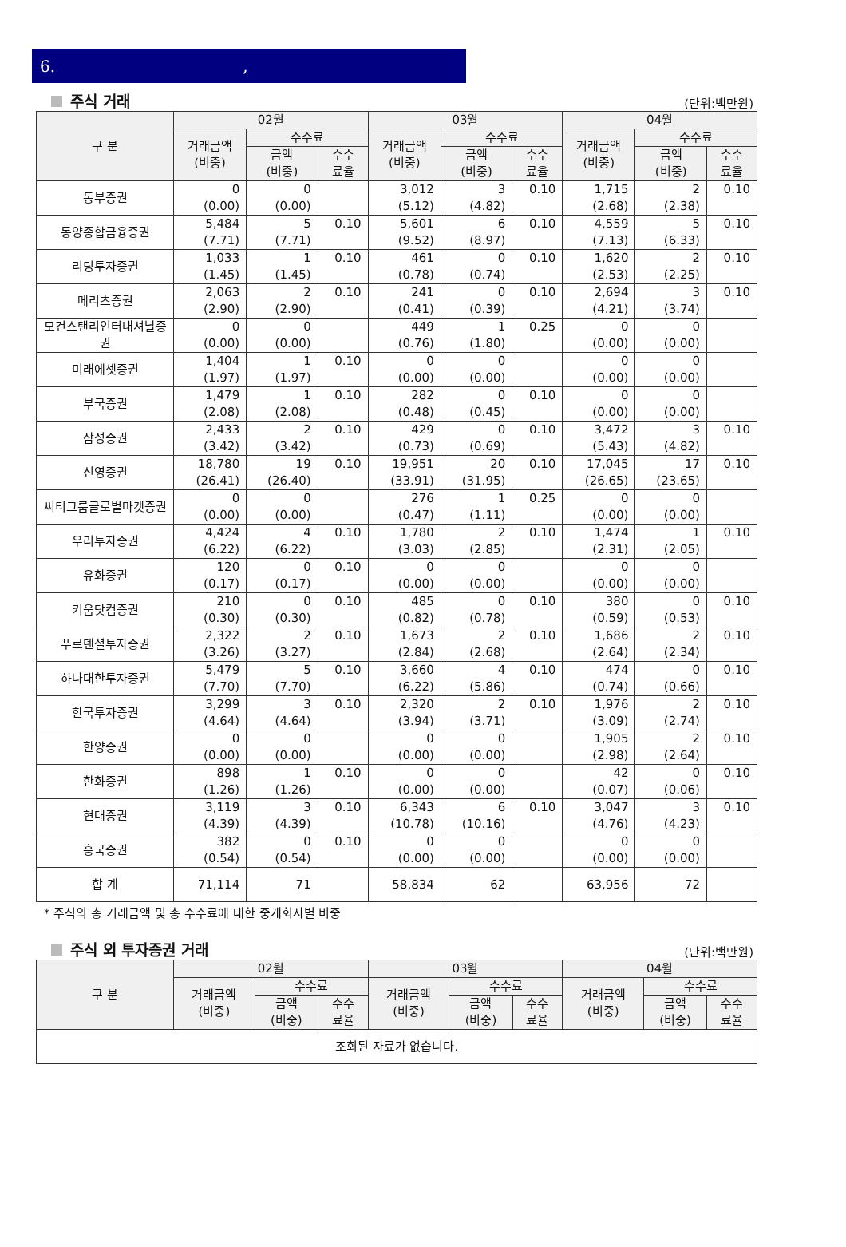6. ,
주식 거래
(단위:백만원)
| 구 분 | 02월 | | | 03월 | | | 04월 | | |
| --- | --- | --- | --- | --- | --- | --- | --- | --- | --- |
| | 거래금액 (비중) | 수수료 | | 거래금액 (비중) | 수수료 | | 거래금액 (비중) | 수수료 | |
| | | 금액 (비중) | 수수 료율 | | 금액 (비중) | 수수 료율 | | 금액 (비중) | 수수 료율 |
| 동부증권 | 0 (0.00) | 0 (0.00) | | 3,012 (5.12) | 3 (4.82) | 0.10 | 1,715 (2.68) | 2 (2.38) | 0.10 |
| 동양종합금융증권 | 5,484 (7.71) | 5 (7.71) | 0.10 | 5,601 (9.52) | 6 (8.97) | 0.10 | 4,559 (7.13) | 5 (6.33) | 0.10 |
| 리딩투자증권 | 1,033 (1.45) | 1 (1.45) | 0.10 | 461 (0.78) | 0 (0.74) | 0.10 | 1,620 (2.53) | 2 (2.25) | 0.10 |
| 메리츠증권 | 2,063 (2.90) | 2 (2.90) | 0.10 | 241 (0.41) | 0 (0.39) | 0.10 | 2,694 (4.21) | 3 (3.74) | 0.10 |
| 모건스탠리인터내셔날증권 | 0 (0.00) | 0 (0.00) | | 449 (0.76) | 1 (1.80) | 0.25 | 0 (0.00) | 0 (0.00) | |
| 미래에셋증권 | 1,404 (1.97) | 1 (1.97) | 0.10 | 0 (0.00) | 0 (0.00) | | 0 (0.00) | 0 (0.00) | |
| 부국증권 | 1,479 (2.08) | 1 (2.08) | 0.10 | 282 (0.48) | 0 (0.45) | 0.10 | 0 (0.00) | 0 (0.00) | |
| 삼성증권 | 2,433 (3.42) | 2 (3.42) | 0.10 | 429 (0.73) | 0 (0.69) | 0.10 | 3,472 (5.43) | 3 (4.82) | 0.10 |
| 신영증권 | 18,780 (26.41) | 19 (26.40) | 0.10 | 19,951 (33.91) | 20 (31.95) | 0.10 | 17,045 (26.65) | 17 (23.65) | 0.10 |
| 씨티그룹글로벌마켓증권 | 0 (0.00) | 0 (0.00) | | 276 (0.47) | 1 (1.11) | 0.25 | 0 (0.00) | 0 (0.00) | |
| 우리투자증권 | 4,424 (6.22) | 4 (6.22) | 0.10 | 1,780 (3.03) | 2 (2.85) | 0.10 | 1,474 (2.31) | 1 (2.05) | 0.10 |
| 유화증권 | 120 (0.17) | 0 (0.17) | 0.10 | 0 (0.00) | 0 (0.00) | | 0 (0.00) | 0 (0.00) | |
| 키움닷컴증권 | 210 (0.30) | 0 (0.30) | 0.10 | 485 (0.82) | 0 (0.78) | 0.10 | 380 (0.59) | 0 (0.53) | 0.10 |
| 푸르덴셜투자증권 | 2,322 (3.26) | 2 (3.27) | 0.10 | 1,673 (2.84) | 2 (2.68) | 0.10 | 1,686 (2.64) | 2 (2.34) | 0.10 |
| 하나대한투자증권 | 5,479 (7.70) | 5 (7.70) | 0.10 | 3,660 (6.22) | 4 (5.86) | 0.10 | 474 (0.74) | 0 (0.66) | 0.10 |
| 한국투자증권 | 3,299 (4.64) | 3 (4.64) | 0.10 | 2,320 (3.94) | 2 (3.71) | 0.10 | 1,976 (3.09) | 2 (2.74) | 0.10 |
| 한양증권 | 0 (0.00) | 0 (0.00) | | 0 (0.00) | 0 (0.00) | | 1,905 (2.98) | 2 (2.64) | 0.10 |
| 한화증권 | 898 (1.26) | 1 (1.26) | 0.10 | 0 (0.00) | 0 (0.00) | | 42 (0.07) | 0 (0.06) | 0.10 |
| 현대증권 | 3,119 (4.39) | 3 (4.39) | 0.10 | 6,343 (10.78) | 6 (10.16) | 0.10 | 3,047 (4.76) | 3 (4.23) | 0.10 |
| 흥국증권 | 382 (0.54) | 0 (0.54) | 0.10 | 0 (0.00) | 0 (0.00) | | 0 (0.00) | 0 (0.00) | |
| 합 계 | 71,114 | 71 | | 58,834 | 62 | | 63,956 | 72 | |
* 주식의 총 거래금액 및 총 수수료에 대한 중개회사별 비중
주식 외 투자증권 거래
(단위:백만원)
| 구 분 | 02월 | | | 03월 | | | 04월 | | |
| --- | --- | --- | --- | --- | --- | --- | --- | --- | --- |
| | 거래금액 (비중) | 수수료 | | 거래금액 (비중) | 수수료 | | 거래금액 (비중) | 수수료 | |
| | | 금액 (비중) | 수수 료율 | | 금액 (비중) | 수수 료율 | | 금액 (비중) | 수수 료율 |
| 조회된 자료가 없습니다. | | | | | | | | | |